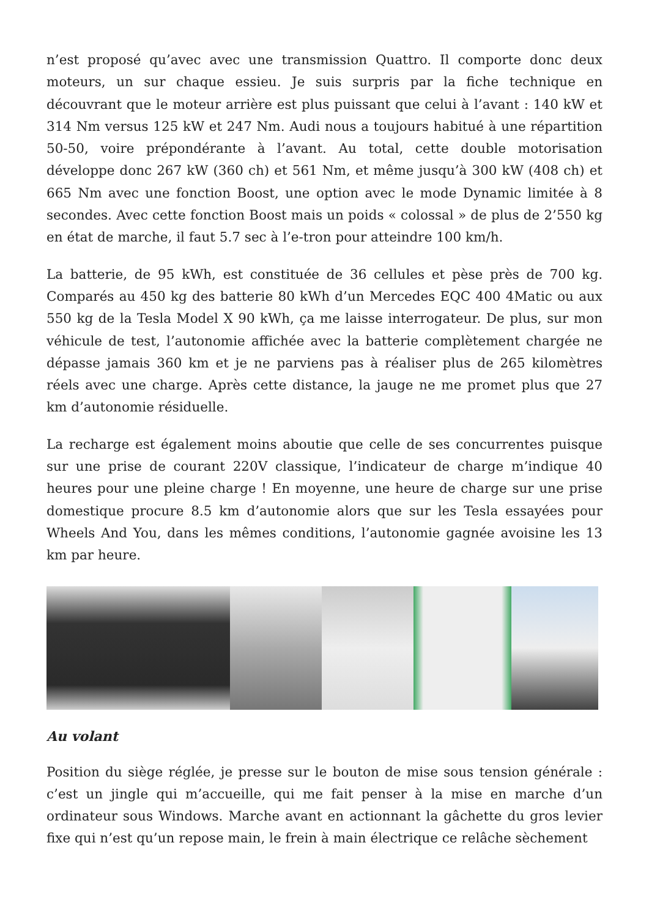n’est proposé qu’avec avec une transmission Quattro. Il comporte donc deux moteurs, un sur chaque essieu. Je suis surpris par la fiche technique en découvrant que le moteur arrière est plus puissant que celui à l’avant : 140 kW et 314 Nm versus 125 kW et 247 Nm. Audi nous a toujours habitué à une répartition 50-50, voire prépondérante à l’avant. Au total, cette double motorisation développe donc 267 kW (360 ch) et 561 Nm, et même jusqu’à 300 kW (408 ch) et 665 Nm avec une fonction Boost, une option avec le mode Dynamic limitée à 8 secondes. Avec cette fonction Boost mais un poids « colossal » de plus de 2’550 kg en état de marche, il faut 5.7 sec à l’e-tron pour atteindre 100 km/h.
La batterie, de 95 kWh, est constituée de 36 cellules et pèse près de 700 kg. Comparés au 450 kg des batterie 80 kWh d’un Mercedes EQC 400 4Matic ou aux 550 kg de la Tesla Model X 90 kWh, ça me laisse interrogateur. De plus, sur mon véhicule de test, l’autonomie affichée avec la batterie complètement chargée ne dépasse jamais 360 km et je ne parviens pas à réaliser plus de 265 kilomètres réels avec une charge. Après cette distance, la jauge ne me promet plus que 27 km d’autonomie résiduelle.
La recharge est également moins aboutie que celle de ses concurrentes puisque sur une prise de courant 220V classique, l’indicateur de charge m’indique 40 heures pour une pleine charge ! En moyenne, une heure de charge sur une prise domestique procure 8.5 km d’autonomie alors que sur les Tesla essayées pour Wheels And You, dans les mêmes conditions, l’autonomie gagnée avoisine les 13 km par heure.
Au volant
Position du siège réglée, je presse sur le bouton de mise sous tension générale : c’est un jingle qui m’accueille, qui me fait penser à la mise en marche d’un ordinateur sous Windows. Marche avant en actionnant la gâchette du gros levier fixe qui n’est qu’un repose main, le frein à main électrique ce relâche sèchement